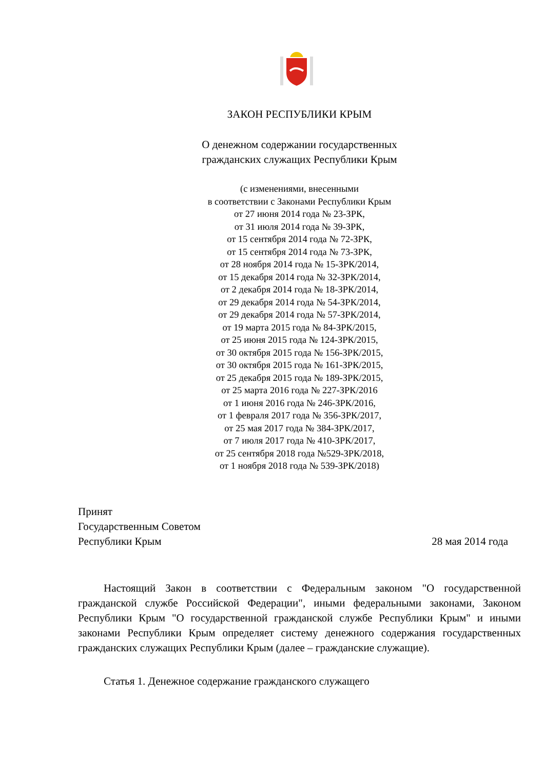ЗАКОН РЕСПУБЛИКИ КРЫМ
О денежном содержании государственных
гражданских служащих Республики Крым
(с изменениями, внесенными
в соответствии с Законами Республики Крым
от 27 июня 2014 года № 23-ЗРК,
от 31 июля 2014 года № 39-ЗРК,
от 15 сентября 2014 года № 72-ЗРК,
от 15 сентября 2014 года № 73-ЗРК,
от 28 ноября 2014 года № 15-ЗРК/2014,
от 15 декабря 2014 года № 32-ЗРК/2014,
от 2 декабря 2014 года № 18-ЗРК/2014,
от 29 декабря 2014 года № 54-ЗРК/2014,
от 29 декабря 2014 года № 57-ЗРК/2014,
от 19 марта 2015 года № 84-ЗРК/2015,
от 25 июня 2015 года № 124-ЗРК/2015,
от 30 октября 2015 года № 156-ЗРК/2015,
от 30 октября 2015 года № 161-ЗРК/2015,
от 25 декабря 2015 года № 189-ЗРК/2015,
от 25 марта 2016 года № 227-ЗРК/2016
от 1 июня 2016 года № 246-ЗРК/2016,
от 1 февраля 2017 года № 356-ЗРК/2017,
от 25 мая 2017 года № 384-ЗРК/2017,
от 7 июля 2017 года № 410-ЗРК/2017,
от 25 сентября 2018 года №529-ЗРК/2018,
от 1 ноября 2018 года № 539-ЗРК/2018)
Принят
Государственным Советом
Республики Крым 28 мая 2014 года
Настоящий Закон в соответствии с Федеральным законом "О государственной гражданской службе Российской Федерации", иными федеральными законами, Законом Республики Крым "О государственной гражданской службе Республики Крым" и иными законами Республики Крым определяет систему денежного содержания государственных гражданских служащих Республики Крым (далее – гражданские служащие).
Статья 1. Денежное содержание гражданского служащего